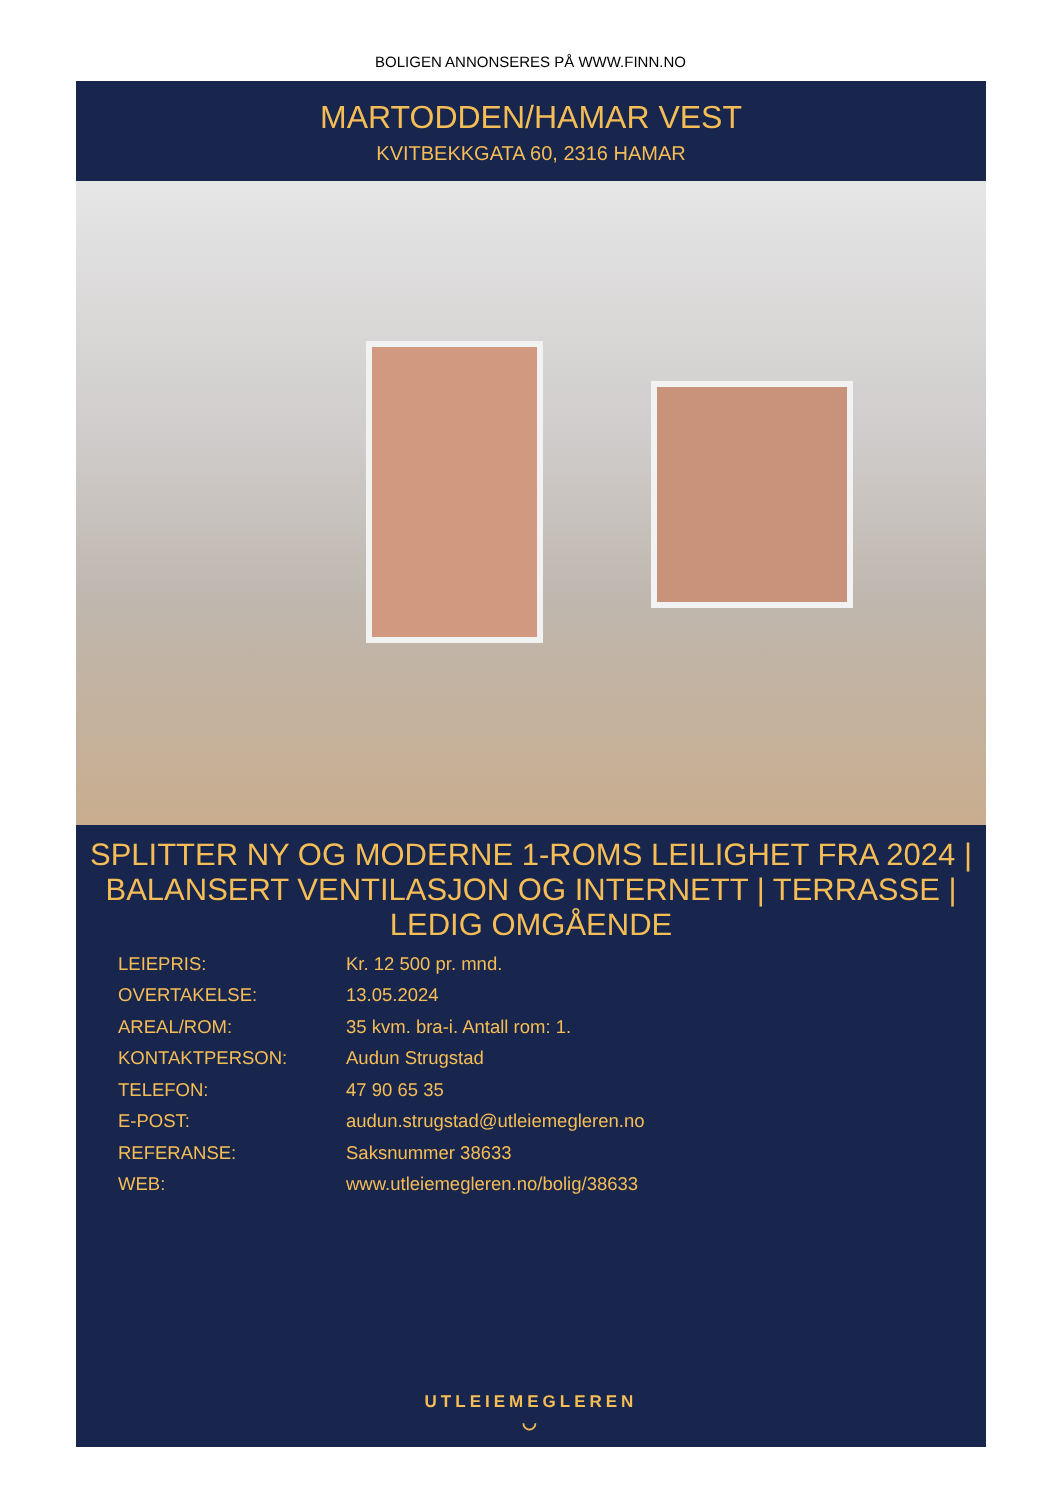BOLIGEN ANNONSERES PÅ WWW.FINN.NO
MARTODDEN/HAMAR VEST
KVITBEKKGATA 60, 2316 HAMAR
SPLITTER NY OG MODERNE 1-ROMS LEILIGHET FRA 2024 | BALANSERT VENTILASJON OG INTERNETT | TERRASSE | LEDIG OMGÅENDE
| LEIEPRIS: | Kr. 12 500 pr. mnd. |
| OVERTAKELSE: | 13.05.2024 |
| AREAL/ROM: | 35 kvm. bra-i. Antall rom: 1. |
| KONTAKTPERSON: | Audun Strugstad |
| TELEFON: | 47 90 65 35 |
| E-POST: | audun.strugstad@utleiemegleren.no |
| REFERANSE: | Saksnummer 38633 |
| WEB: | www.utleiemegleren.no/bolig/38633 |
UTLEIEMEGLEREN
◡